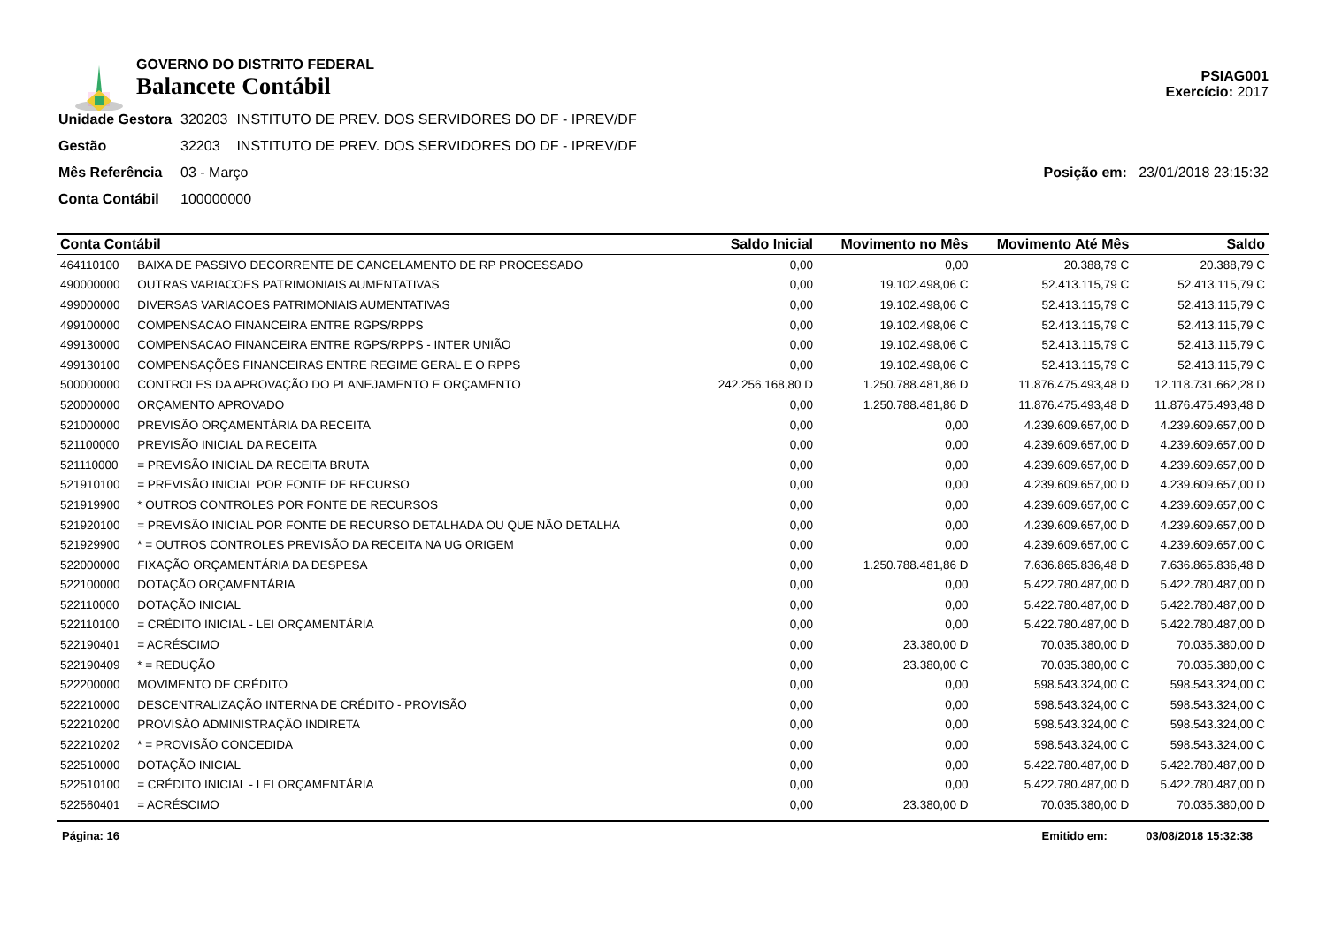GOVERNO DO DISTRITO FEDERAL
Balancete Contábil
PSIAG001
Exercício: 2017
| Unidade Gestora | 320203 | INSTITUTO DE PREV. DOS SERVIDORES DO DF - IPREV/DF |
| Gestão | 32203 | INSTITUTO DE PREV. DOS SERVIDORES DO DF - IPREV/DF |
| Mês Referência | 03 - Março | |
| Conta Contábil | 100000000 | |
Posição em: 23/01/2018 23:15:32
| Conta Contábil | | Saldo Inicial | Movimento no Mês | Movimento Até Mês | Saldo |
| --- | --- | --- | --- | --- | --- |
| 464110100 | BAIXA DE PASSIVO DECORRENTE DE CANCELAMENTO DE RP PROCESSADO | 0,00 | 0,00 | 20.388,79 C | 20.388,79 C |
| 490000000 | OUTRAS VARIACOES PATRIMONIAIS AUMENTATIVAS | 0,00 | 19.102.498,06 C | 52.413.115,79 C | 52.413.115,79 C |
| 499000000 | DIVERSAS VARIACOES PATRIMONIAIS AUMENTATIVAS | 0,00 | 19.102.498,06 C | 52.413.115,79 C | 52.413.115,79 C |
| 499100000 | COMPENSACAO FINANCEIRA ENTRE RGPS/RPPS | 0,00 | 19.102.498,06 C | 52.413.115,79 C | 52.413.115,79 C |
| 499130000 | COMPENSACAO FINANCEIRA ENTRE RGPS/RPPS - INTER UNIÃO | 0,00 | 19.102.498,06 C | 52.413.115,79 C | 52.413.115,79 C |
| 499130100 | COMPENSAÇÕES FINANCEIRAS ENTRE REGIME GERAL E O RPPS | 0,00 | 19.102.498,06 C | 52.413.115,79 C | 52.413.115,79 C |
| 500000000 | CONTROLES DA APROVAÇÃO DO PLANEJAMENTO E ORÇAMENTO | 242.256.168,80 D | 1.250.788.481,86 D | 11.876.475.493,48 D | 12.118.731.662,28 D |
| 520000000 | ORÇAMENTO APROVADO | 0,00 | 1.250.788.481,86 D | 11.876.475.493,48 D | 11.876.475.493,48 D |
| 521000000 | PREVISÃO ORÇAMENTÁRIA DA RECEITA | 0,00 | 0,00 | 4.239.609.657,00 D | 4.239.609.657,00 D |
| 521100000 | PREVISÃO INICIAL DA RECEITA | 0,00 | 0,00 | 4.239.609.657,00 D | 4.239.609.657,00 D |
| 521110000 | = PREVISÃO INICIAL DA RECEITA BRUTA | 0,00 | 0,00 | 4.239.609.657,00 D | 4.239.609.657,00 D |
| 521910100 | = PREVISÃO INICIAL POR FONTE DE RECURSO | 0,00 | 0,00 | 4.239.609.657,00 D | 4.239.609.657,00 D |
| 521919900 | * OUTROS CONTROLES POR FONTE DE RECURSOS | 0,00 | 0,00 | 4.239.609.657,00 C | 4.239.609.657,00 C |
| 521920100 | = PREVISÃO INICIAL POR FONTE DE RECURSO DETALHADA OU QUE NÃO DETALHA | 0,00 | 0,00 | 4.239.609.657,00 D | 4.239.609.657,00 D |
| 521929900 | * = OUTROS CONTROLES PREVISÃO DA RECEITA NA UG ORIGEM | 0,00 | 0,00 | 4.239.609.657,00 C | 4.239.609.657,00 C |
| 522000000 | FIXAÇÃO ORÇAMENTÁRIA DA DESPESA | 0,00 | 1.250.788.481,86 D | 7.636.865.836,48 D | 7.636.865.836,48 D |
| 522100000 | DOTAÇÃO ORÇAMENTÁRIA | 0,00 | 0,00 | 5.422.780.487,00 D | 5.422.780.487,00 D |
| 522110000 | DOTAÇÃO INICIAL | 0,00 | 0,00 | 5.422.780.487,00 D | 5.422.780.487,00 D |
| 522110100 | = CRÉDITO INICIAL - LEI ORÇAMENTÁRIA | 0,00 | 0,00 | 5.422.780.487,00 D | 5.422.780.487,00 D |
| 522190401 | = ACRÉSCIMO | 0,00 | 23.380,00 D | 70.035.380,00 D | 70.035.380,00 D |
| 522190409 | * = REDUÇÃO | 0,00 | 23.380,00 C | 70.035.380,00 C | 70.035.380,00 C |
| 522200000 | MOVIMENTO DE CRÉDITO | 0,00 | 0,00 | 598.543.324,00 C | 598.543.324,00 C |
| 522210000 | DESCENTRALIZAÇÃO INTERNA DE CRÉDITO - PROVISÃO | 0,00 | 0,00 | 598.543.324,00 C | 598.543.324,00 C |
| 522210200 | PROVISÃO ADMINISTRAÇÃO INDIRETA | 0,00 | 0,00 | 598.543.324,00 C | 598.543.324,00 C |
| 522210202 | * = PROVISÃO CONCEDIDA | 0,00 | 0,00 | 598.543.324,00 C | 598.543.324,00 C |
| 522510000 | DOTAÇÃO INICIAL | 0,00 | 0,00 | 5.422.780.487,00 D | 5.422.780.487,00 D |
| 522510100 | = CRÉDITO INICIAL - LEI ORÇAMENTÁRIA | 0,00 | 0,00 | 5.422.780.487,00 D | 5.422.780.487,00 D |
| 522560401 | = ACRÉSCIMO | 0,00 | 23.380,00 D | 70.035.380,00 D | 70.035.380,00 D |
Página: 16 Emitido em: 03/08/2018 15:32:38